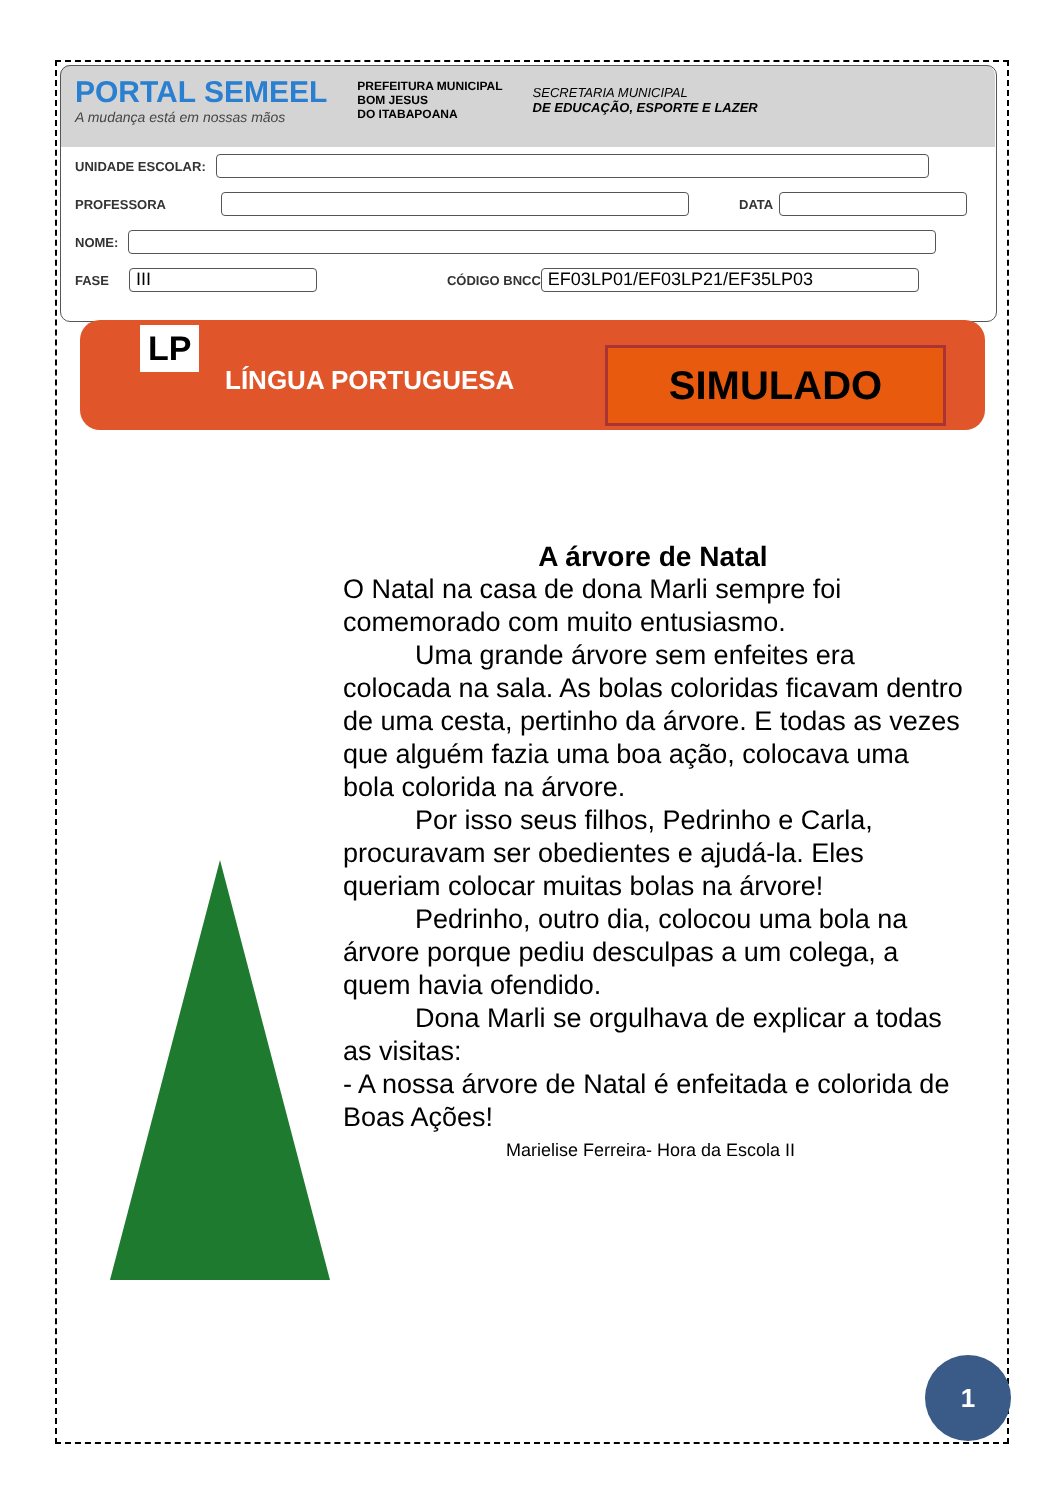PORTAL SEMEEL
A mudança está em nossas mãos
PREFEITURA MUNICIPAL
BOM JESUS
DO ITABAPOANA
SECRETARIA MUNICIPAL
DE EDUCAÇÃO, ESPORTE E LAZER
UNIDADE ESCOLAR:
PROFESSORA
DATA
NOME:
FASE
III
CÓDIGO BNCC
EF03LP01/EF03LP21/EF35LP03
LP
LÍNGUA PORTUGUESA SIMULADO
A árvore de Natal
O Natal na casa de dona Marli sempre foi comemorado com muito entusiasmo.
Uma grande árvore sem enfeites era colocada na sala. As bolas coloridas ficavam dentro de uma cesta, pertinho da árvore. E todas as vezes que alguém fazia uma boa ação, colocava uma bola colorida na árvore.
Por isso seus filhos, Pedrinho e Carla, procuravam ser obedientes e ajudá-la. Eles queriam colocar muitas bolas na árvore!
Pedrinho, outro dia, colocou uma bola na árvore porque pediu desculpas a um colega, a quem havia ofendido.
Dona Marli se orgulhava de explicar a todas as visitas:
- A nossa árvore de Natal é enfeitada e colorida de Boas Ações!
Marielise Ferreira- Hora da Escola II
1